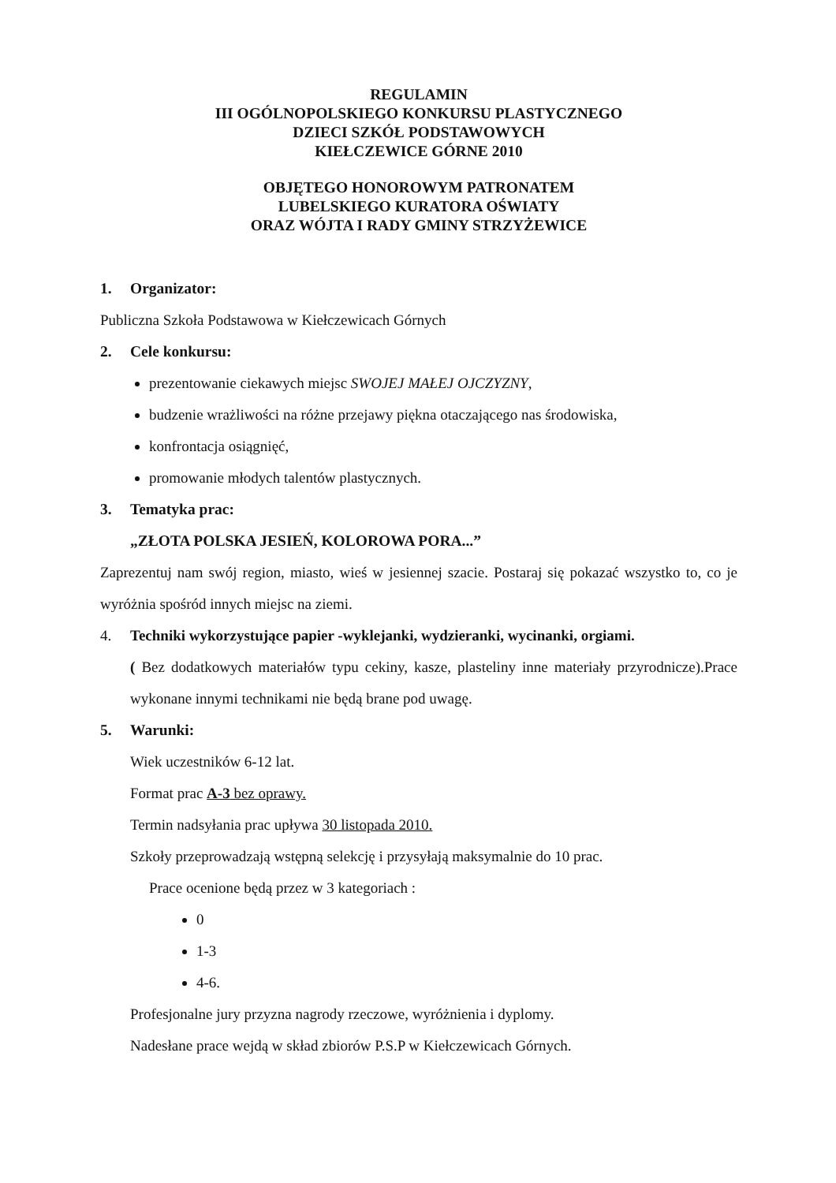REGULAMIN
III OGÓLNOPOLSKIEGO KONKURSU PLASTYCZNEGO
DZIECI SZKÓŁ PODSTAWOWYCH
KIEŁCZEWICE GÓRNE 2010
OBJĘTEGO HONOROWYM PATRONATEM
LUBELSKIEGO KURATORA OŚWIATY
ORAZ WÓJTA I RADY GMINY STRZYŻEWICE
1. Organizator:
Publiczna Szkoła Podstawowa w Kiełczewicach Górnych
2. Cele konkursu:
prezentowanie ciekawych miejsc SWOJEJ MAŁEJ OJCZYZNY,
budzenie wrażliwości na różne przejawy piękna otaczającego nas środowiska,
konfrontacja osiągnięć,
promowanie młodych talentów plastycznych.
3. Tematyka prac:
„ZŁOTA POLSKA JESIEŃ, KOLOROWA PORA...”
Zaprezentuj nam swój region, miasto, wieś w jesiennej szacie. Postaraj się pokazać wszystko to, co je wyróżnia spośród innych miejsc na ziemi.
4. Techniki wykorzystujące papier -wyklejanki, wydzieranki, wycinanki, orgiami.
( Bez dodatkowych materiałów typu cekiny, kasze, plasteliny inne materiały przyrodnicze).Prace wykonane innymi technikami nie będą brane pod uwagę.
5. Warunki:
Wiek uczestników 6-12 lat.
Format prac A-3 bez oprawy.
Termin nadsyłania prac upływa 30 listopada 2010.
Szkoły przeprowadzają wstępną selekcję i przysyłają maksymalnie do 10 prac.
Prace ocenione będą przez w 3 kategoriach :
0
1-3
4-6.
Profesjonalne jury przyzna nagrody rzeczowe, wyróżnienia i dyplomy.
Nadesłane prace wejdą w skład zbiorów P.S.P w Kiełczewicach Górnych.